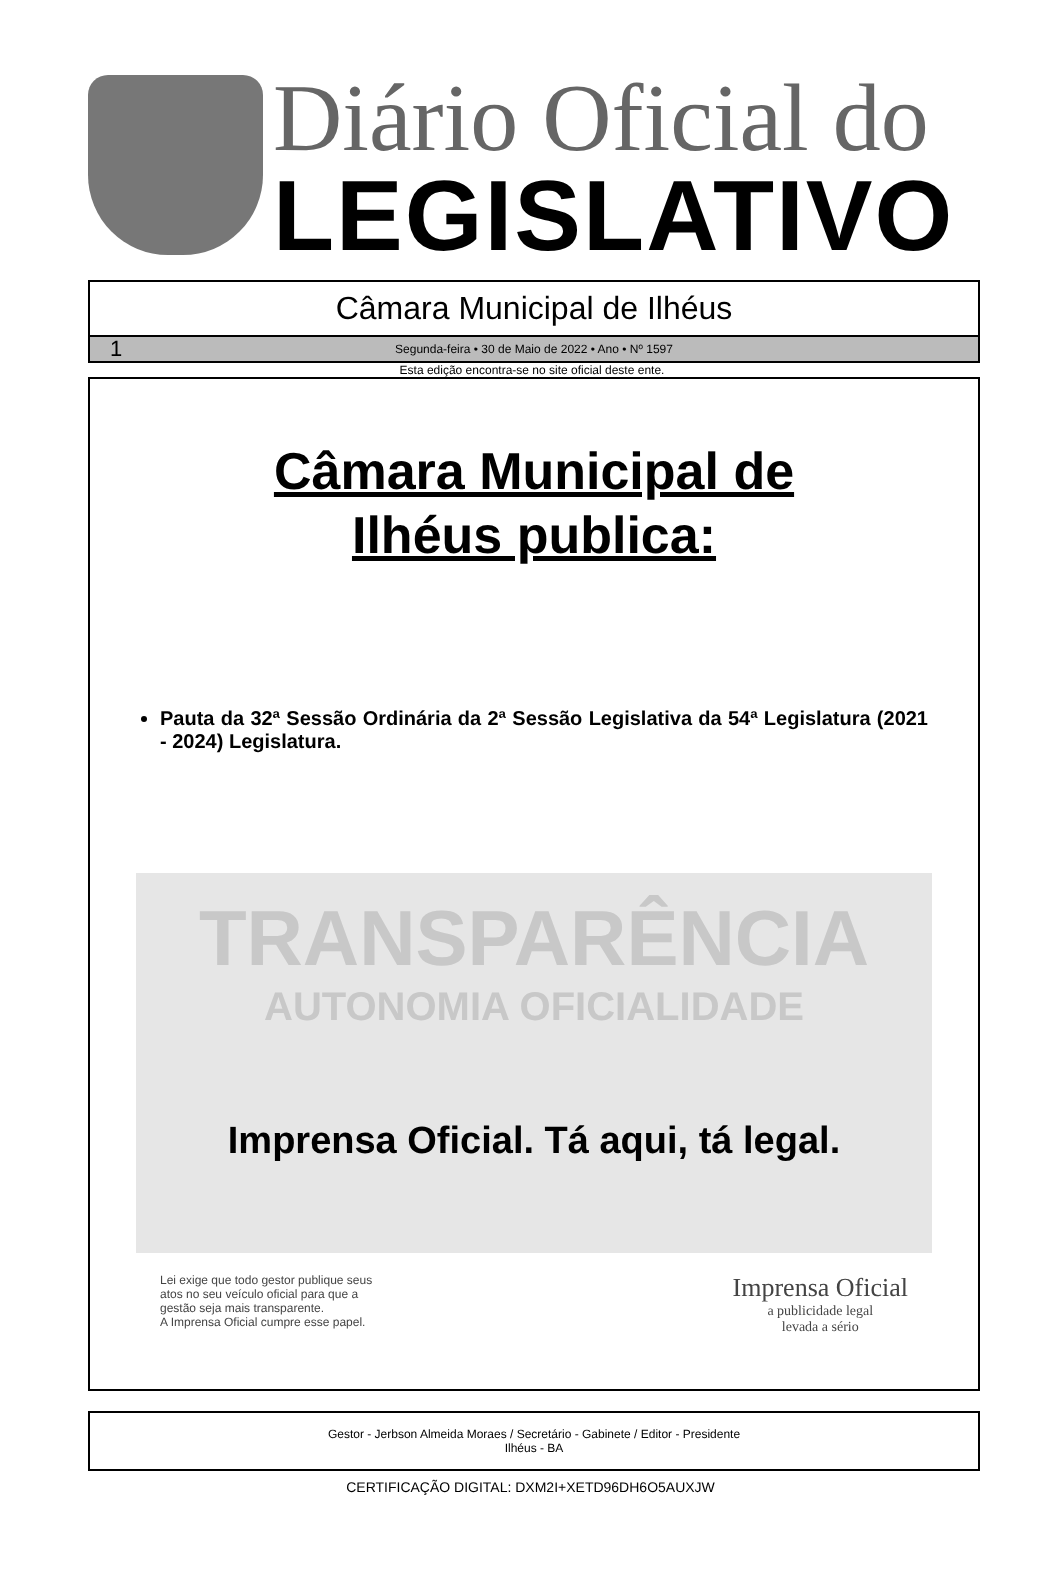Diário Oficial do
LEGISLATIVO
Câmara Municipal de Ilhéus
1 Segunda-feira • 30 de Maio de 2022 • Ano • Nº 1597
Esta edição encontra-se no site oficial deste ente.
Câmara Municipal de
Ilhéus publica:
Pauta da 32ª Sessão Ordinária da 2ª Sessão Legislativa da 54ª Legislatura (2021 - 2024) Legislatura.
TRANSPARÊNCIA
AUTONOMIA OFICIALIDADE
Imprensa Oficial. Tá aqui, tá legal.
Lei exige que todo gestor publique seus
atos no seu veículo oficial para que a
gestão seja mais transparente.
A Imprensa Oficial cumpre esse papel.
Imprensa Oficial
a publicidade legal
levada a sério
Gestor - Jerbson Almeida Moraes / Secretário - Gabinete / Editor - Presidente
Ilhéus - BA
CERTIFICAÇÃO DIGITAL: DXM2I+XETD96DH6O5AUXJW